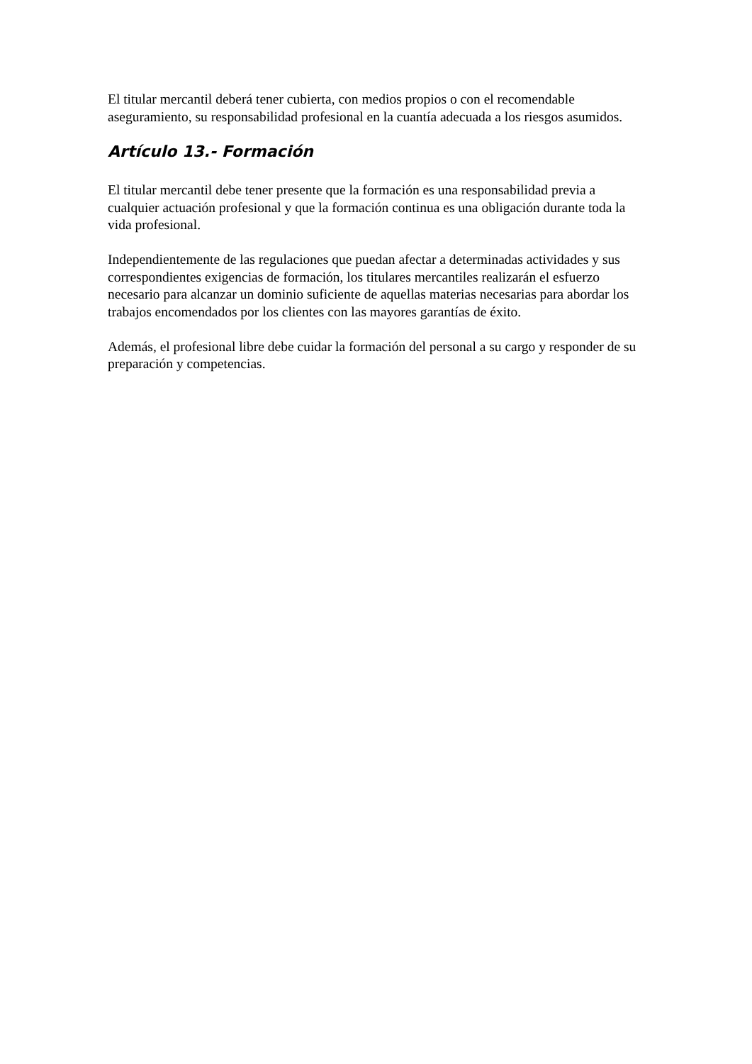El titular mercantil deberá tener cubierta, con medios propios o con el recomendable aseguramiento, su responsabilidad profesional en la cuantía adecuada a los riesgos asumidos.
Artículo 13.- Formación
El titular mercantil debe tener presente que la formación es una responsabilidad previa a cualquier actuación profesional y que la formación continua es una obligación durante toda la vida profesional.
Independientemente de las regulaciones que puedan afectar a determinadas actividades y sus correspondientes exigencias de formación, los titulares mercantiles realizarán el esfuerzo necesario para alcanzar un dominio suficiente de aquellas materias necesarias para abordar los trabajos encomendados por los clientes con las mayores garantías de éxito.
Además, el profesional libre debe cuidar la formación del personal a su cargo y responder de su preparación y competencias.